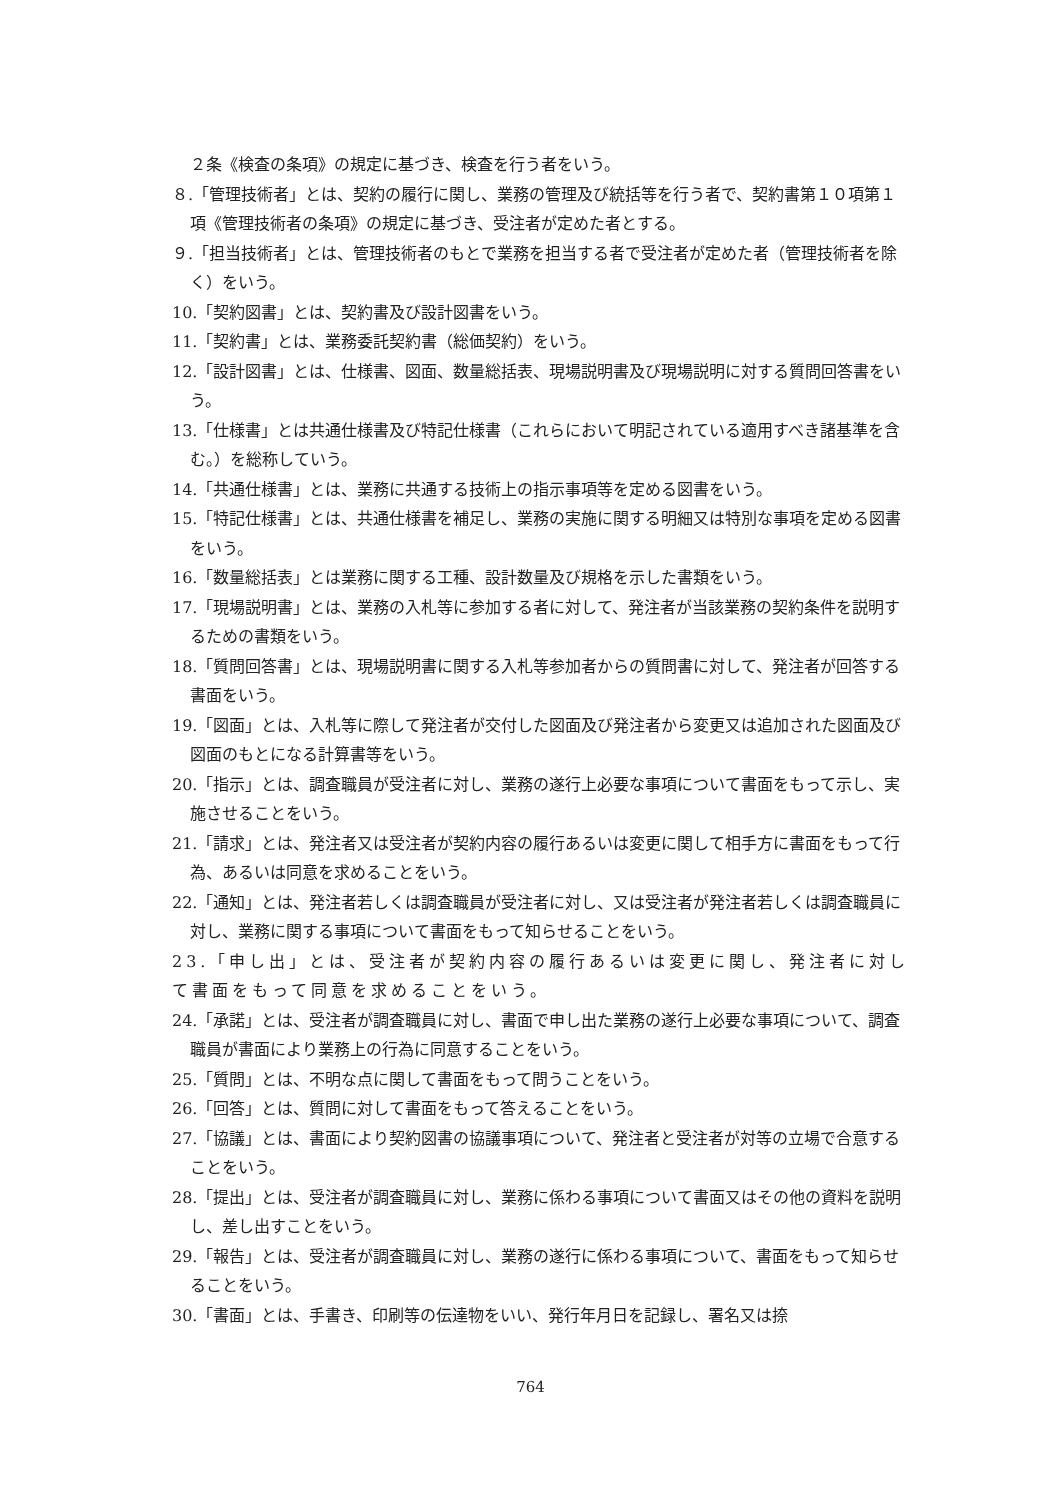２条《検査の条項》の規定に基づき、検査を行う者をいう。
８.「管理技術者」とは、契約の履行に関し、業務の管理及び統括等を行う者で、契約書第１０項第１項《管理技術者の条項》の規定に基づき、受注者が定めた者とする。
９.「担当技術者」とは、管理技術者のもとで業務を担当する者で受注者が定めた者（管理技術者を除く）をいう。
10.「契約図書」とは、契約書及び設計図書をいう。
11.「契約書」とは、業務委託契約書（総価契約）をいう。
12.「設計図書」とは、仕様書、図面、数量総括表、現場説明書及び現場説明に対する質問回答書をいう。
13.「仕様書」とは共通仕様書及び特記仕様書（これらにおいて明記されている適用すべき諸基準を含む。）を総称していう。
14.「共通仕様書」とは、業務に共通する技術上の指示事項等を定める図書をいう。
15.「特記仕様書」とは、共通仕様書を補足し、業務の実施に関する明細又は特別な事項を定める図書をいう。
16.「数量総括表」とは業務に関する工種、設計数量及び規格を示した書類をいう。
17.「現場説明書」とは、業務の入札等に参加する者に対して、発注者が当該業務の契約条件を説明するための書類をいう。
18.「質問回答書」とは、現場説明書に関する入札等参加者からの質問書に対して、発注者が回答する書面をいう。
19.「図面」とは、入札等に際して発注者が交付した図面及び発注者から変更又は追加された図面及び図面のもとになる計算書等をいう。
20.「指示」とは、調査職員が受注者に対し、業務の遂行上必要な事項について書面をもって示し、実施させることをいう。
21.「請求」とは、発注者又は受注者が契約内容の履行あるいは変更に関して相手方に書面をもって行為、あるいは同意を求めることをいう。
22.「通知」とは、発注者若しくは調査職員が受注者に対し、又は受注者が発注者若しくは調査職員に対し、業務に関する事項について書面をもって知らせることをいう。
23.「申し出」とは、受注者が契約内容の履行あるいは変更に関し、発注者に対して書面をもって同意を求めることをいう。
24.「承諾」とは、受注者が調査職員に対し、書面で申し出た業務の遂行上必要な事項について、調査職員が書面により業務上の行為に同意することをいう。
25.「質問」とは、不明な点に関して書面をもって問うことをいう。
26.「回答」とは、質問に対して書面をもって答えることをいう。
27.「協議」とは、書面により契約図書の協議事項について、発注者と受注者が対等の立場で合意することをいう。
28.「提出」とは、受注者が調査職員に対し、業務に係わる事項について書面又はその他の資料を説明し、差し出すことをいう。
29.「報告」とは、受注者が調査職員に対し、業務の遂行に係わる事項について、書面をもって知らせることをいう。
30.「書面」とは、手書き、印刷等の伝達物をいい、発行年月日を記録し、署名又は捺
764